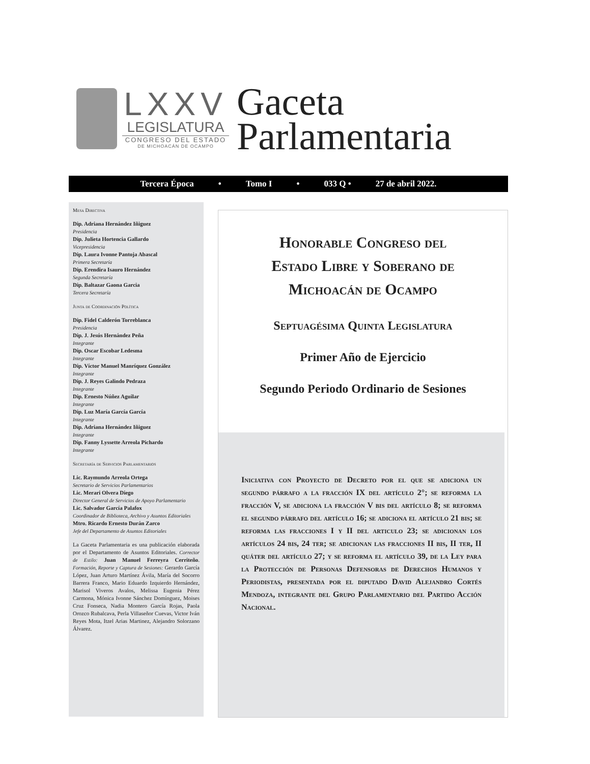LXXV
LEGISLATURA
CONGRESO DEL ESTADO
DE MICHOACÁN DE OCAMPO
Gaceta
Parlamentaria
Tercera Época • Tomo I • 033 Q • 27 de abril 2022.
Mesa Directiva
Dip. Adriana Hernández Iñiguez
Presidencia
Dip. Julieta Hortencia Gallardo
Vicepresidencia
Dip. Laura Ivonne Pantoja Abascal
Primera Secretaría
Dip. Erendira Isauro Hernández
Segunda Secretaría
Dip. Baltazar Gaona Garcia
Tercera Secretaría
Junta de Coordinación Política
Dip. Fidel Calderón Torreblanca
Presidencia
Dip. J. Jesús Hernández Peña
Integrante
Dip. Oscar Escobar Ledesma
Integrante
Dip. Víctor Manuel Manríquez González
Integrante
Dip. J. Reyes Galindo Pedraza
Integrante
Dip. Ernesto Núñez Aguilar
Integrante
Dip. Luz María García García
Integrante
Dip. Adriana Hernández Iñiguez
Integrante
Dip. Fanny Lyssette Arreola Pichardo
Integrante
Secretaría de Servicios Parlamentarios
Lic. Raymundo Arreola Ortega
Secretario de Servicios Parlamentarios
Lic. Merari Olvera Diego
Director General de Servicios de Apoyo Parlamentario
Lic. Salvador García Palafox
Coordinador de Biblioteca, Archivo y Asuntos Editoriales
Mtro. Ricardo Ernesto Durán Zarco
Jefe del Departamento de Asuntos Editoriales
La Gaceta Parlamentaria es una publicación elaborada por el Departamento de Asuntos Editoriales. Corrector de Estilo: Juan Manuel Ferreyra Cerriteño. Formación, Reporte y Captura de Sesiones: Gerardo García López, Juan Arturo Martínez Ávila, María del Socorro Barrera Franco, Mario Eduardo Izquierdo Hernández, Marisol Viveros Avalos, Melissa Eugenia Pérez Carmona, Mónica Ivonne Sánchez Domínguez, Moises Cruz Fonseca, Nadia Montero García Rojas, Paola Orozco Rubalcava, Perla Villaseñor Cuevas, Victor Iván Reyes Mota, Itzel Arias Martinez, Alejandro Solorzano Álvarez.
Honorable Congreso del
Estado Libre y Soberano de
Michoacán de Ocampo
Septuagésima Quinta Legislatura
Primer Año de Ejercicio
Segundo Periodo Ordinario de Sesiones
Iniciativa con Proyecto de Decreto por el que se adiciona un segundo párrafo a la fracción IX del artículo 2°; se reforma la fracción V, se adiciona la fracción V bis del artículo 8; se reforma el segundo párrafo del artículo 16; se adiciona el artículo 21 bis; se reforma las fracciones I y II del articulo 23; se adicionan los artículos 24 bis, 24 ter; se adicionan las fracciones II bis, II ter, II quáter del artículo 27; y se reforma el artículo 39, de la Ley para la Protección de Personas Defensoras de Derechos Humanos y Periodistas, presentada por el diputado David Alejandro Cortés Mendoza, integrante del Grupo Parlamentario del Partido Acción Nacional.